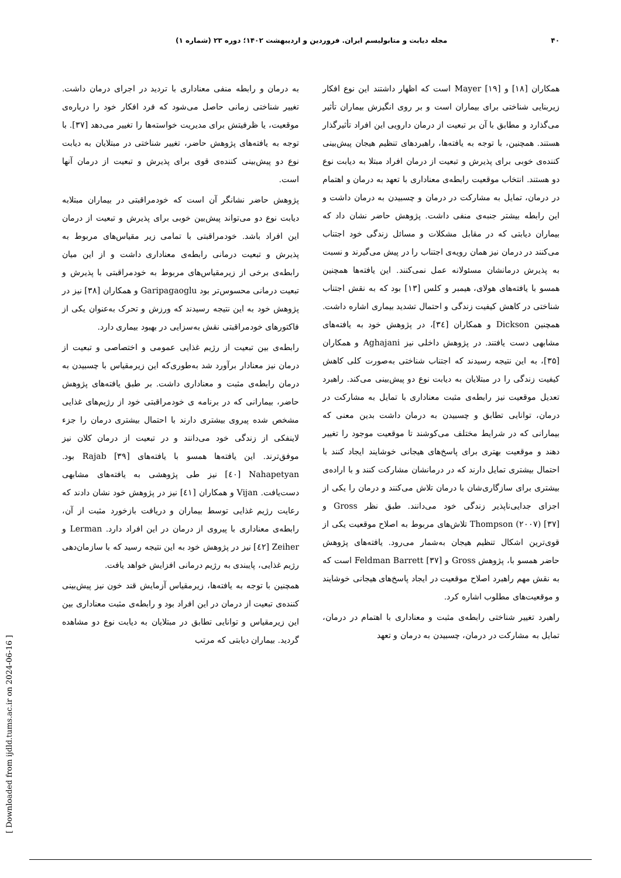۴۰ مجله دیابت و متابولیسم ایران. فروردین و اردیبهشت ۱۴۰۲؛ دوره ۲۳ (شماره ۱)
همکاران [۱۸] و Mayer [۱۹] است که اظهار داشتند این نوع افکار زیربنایی شناختی برای بیماران است و بر روی انگیزش بیماران تأثیر می‌گذارد و مطابق با آن بر تبعیت از درمان دارویی این افراد تأثیرگذار هستند. همچنین، با توجه به یافته‌ها، راهبردهای تنظیم هیجان پیش‌بینی کننده‌ی خوبی برای پذیرش و تبعیت از درمان افراد مبتلا به دیابت نوع دو هستند. انتخاب موقعیت رابطه‌ی معناداری با تعهد به درمان و اهتمام در درمان، تمایل به مشارکت در درمان و چسبیدن به درمان داشت و این رابطه بیشتر جنبه‌ی منفی داشت. پژوهش حاضر نشان داد که بیماران دیابتی که در مقابل مشکلات و مسائل زندگی خود اجتناب می‌کنند در درمان نیز همان رویه‌ی اجتناب را در پیش می‌گیرند و نسبت به پذیرش درمانشان مسئولانه عمل نمی‌کنند. این یافته‌ها همچنین همسو با یافته‌های هولای، هیمبر و کلس [۱۳] بود که به نقش اجتناب شناختی در کاهش کیفیت زندگی و احتمال تشدید بیماری اشاره داشت. همچنین Dickson و همکاران [۳٤]، در پژوهش خود به یافته‌های مشابهی دست یافتند. در پژوهش داخلی نیز Aghajani و همکاران [۳۵]، به این نتیجه رسیدند که اجتناب شناختی به‌صورت کلی کاهش کیفیت زندگی را در مبتلایان به دیابت نوع دو پیش‌بینی می‌کند. راهبرد تعدیل موقعیت نیز رابطه‌ی مثبت معناداری با تمایل به مشارکت در درمان، توانایی تطابق و چسبیدن به درمان داشت بدین معنی که بیمارانی که در شرایط مختلف می‌کوشند تا موقعیت موجود را تغییر دهند و موقعیت بهتری برای پاسخ‌های هیجانی خوشایند ایجاد کنند با احتمال بیشتری تمایل دارند که در درمانشان مشارکت کنند و با اراده‌ی بیشتری برای سازگاری‌شان با درمان تلاش می‌کنند و درمان را یکی از اجزای جدایی‌ناپذیر زندگی خود می‌دانند. طبق نظر Gross و Thompson (۲۰۰۷) [۳۷] تلاش‌های مربوط به اصلاح موقعیت یکی از قوی‌ترین اشکال تنظیم هیجان به‌شمار می‌رود. یافته‌های پژوهش حاضر همسو با، پژوهش Gross و Feldman Barrett [۳۷] است که به نقش مهم راهبرد اصلاح موقعیت در ایجاد پاسخ‌های هیجانی خوشایند و موقعیت‌های مطلوب اشاره کرد.
راهبرد تغییر شناختی رابطه‌ی مثبت و معناداری با اهتمام در درمان، تمایل به مشارکت در درمان، چسبیدن به درمان و تعهد
به درمان و رابطه منفی معناداری با تردید در اجرای درمان داشت. تغییر شناختی زمانی حاصل می‌شود که فرد افکار خود را درباره‌ی موقعیت، یا ظرفیتش برای مدیریت خواسته‌ها را تغییر می‌دهد [۳۷]. با توجه به یافته‌های پژوهش حاضر، تغییر شناختی در مبتلایان به دیابت نوع دو پیش‌بینی کننده‌ی قوی برای پذیرش و تبعیت از درمان آنها است.
پژوهش حاضر نشانگر آن است که خودمراقبتی در بیماران مبتلابه دیابت نوع دو می‌تواند پیش‌بین خوبی برای پذیرش و تبعیت از درمان این افراد باشد. خودمراقبتی با تمامی زیر مقیاس‌های مربوط به پذیرش و تبعیت درمانی رابطه‌ی معناداری داشت و از این میان رابطه‌ی برخی از زیرمقیاس‌های مربوط به خودمراقبتی با پذیرش و تبعیت درمانی محسوس‌تر بود Garipagaoglu و همکاران [۳۸] نیز در پژوهش خود به این نتیجه رسیدند که ورزش و تحرک به‌عنوان یکی از فاکتورهای خودمراقبتی نقش به‌سزایی در بهبود بیماری دارد.
رابطه‌ی بین تبعیت از رژیم غذایی عمومی و اختصاصی و تبعیت از درمان نیز معنادار برآورد شد به‌طوری‌که این زیرمقیاس با چسبیدن به درمان رابطه‌ی مثبت و معناداری داشت. بر طبق یافته‌های پژوهش حاضر، بیمارانی که در برنامه ی خودمراقبتی خود از رژیم‌های غذایی مشخص شده پیروی بیشتری دارند با احتمال بیشتری درمان را جزء لاینفکی از زندگی خود می‌دانند و در تبعیت از درمان کلان نیز موفق‌ترند. این یافته‌ها همسو با یافته‌های Rajab [۳۹] بود. Nahapetyan [٤۰] نیز طی پژوهشی به یافته‌های مشابهی دست‌یافت. Vijan و همکاران [٤۱] نیز در پژوهش خود نشان دادند که رعایت رژیم غذایی توسط بیماران و دریافت بازخورد مثبت از آن، رابطه‌ی معناداری با پیروی از درمان در این افراد دارد. Lerman و Zeiher [٤۲] نیز در پژوهش خود به این نتیجه رسید که با سازمان‌دهی رژیم غذایی، پایبندی به رژیم درمانی افزایش خواهد یافت.
همچنین با توجه به یافته‌ها، زیرمقیاس آزمایش قند خون نیز پیش‌بینی کننده‌ی تبعیت از درمان در این افراد بود و رابطه‌ی مثبت معناداری بین این زیرمقیاس و توانایی تطابق در مبتلایان به دیابت نوع دو مشاهده گردید. بیماران دیابتی که مرتب
[ Downloaded from ijdld.tums.ac.ir on 2024-06-16 ]